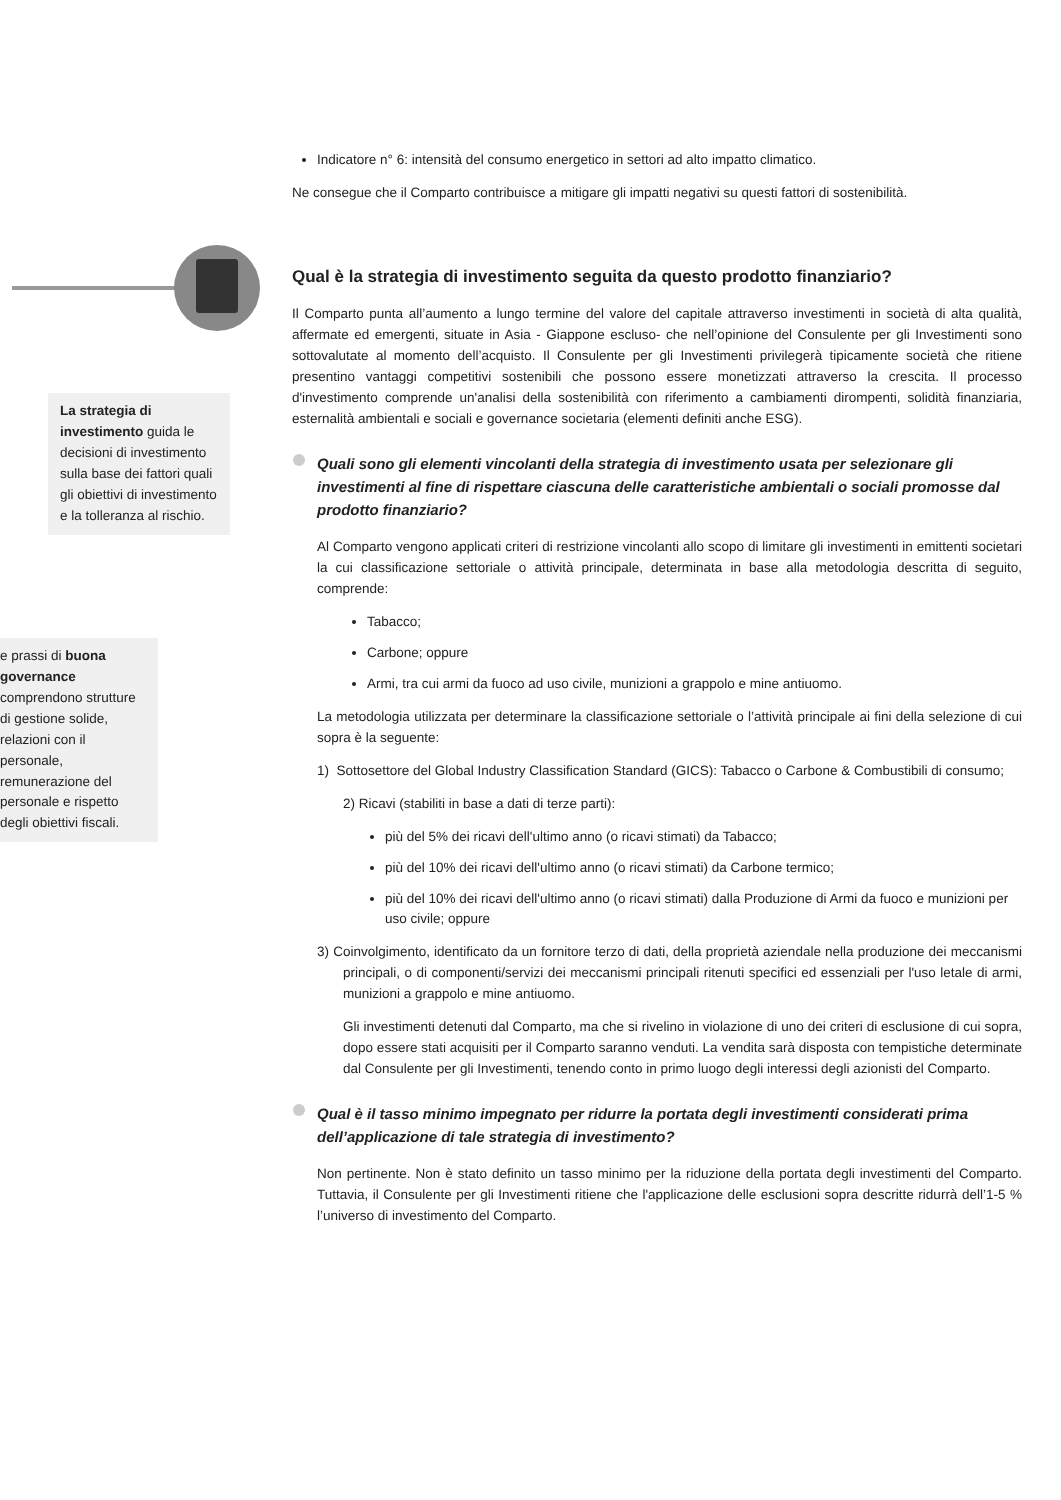Indicatore n° 6: intensità del consumo energetico in settori ad alto impatto climatico.
Ne consegue che il Comparto contribuisce a mitigare gli impatti negativi su questi fattori di sostenibilità.
Qual è la strategia di investimento seguita da questo prodotto finanziario?
Il Comparto punta all’aumento a lungo termine del valore del capitale attraverso investimenti in società di alta qualità, affermate ed emergenti, situate in Asia - Giappone escluso- che nell’opinione del Consulente per gli Investimenti sono sottovalutate al momento dell’acquisto. Il Consulente per gli Investimenti privilegerà tipicamente società che ritiene presentino vantaggi competitivi sostenibili che possono essere monetizzati attraverso la crescita. Il processo d'investimento comprende un'analisi della sostenibilità con riferimento a cambiamenti dirompenti, solidità finanziaria, esternalità ambientali e sociali e governance societaria (elementi definiti anche ESG).
Quali sono gli elementi vincolanti della strategia di investimento usata per selezionare gli investimenti al fine di rispettare ciascuna delle caratteristiche ambientali o sociali promosse dal prodotto finanziario?
Al Comparto vengono applicati criteri di restrizione vincolanti allo scopo di limitare gli investimenti in emittenti societari la cui classificazione settoriale o attività principale, determinata in base alla metodologia descritta di seguito, comprende:
Tabacco;
Carbone; oppure
Armi, tra cui armi da fuoco ad uso civile, munizioni a grappolo e mine antiuomo.
La metodologia utilizzata per determinare la classificazione settoriale o l’attività principale ai fini della selezione di cui sopra è la seguente:
1) Sottosettore del Global Industry Classification Standard (GICS): Tabacco o Carbone & Combustibili di consumo;
2) Ricavi (stabiliti in base a dati di terze parti):
più del 5% dei ricavi dell'ultimo anno (o ricavi stimati) da Tabacco;
più del 10% dei ricavi dell'ultimo anno (o ricavi stimati) da Carbone termico;
più del 10% dei ricavi dell'ultimo anno (o ricavi stimati) dalla Produzione di Armi da fuoco e munizioni per uso civile; oppure
3) Coinvolgimento, identificato da un fornitore terzo di dati, della proprietà aziendale nella produzione dei meccanismi principali, o di componenti/servizi dei meccanismi principali ritenuti specifici ed essenziali per l'uso letale di armi, munizioni a grappolo e mine antiuomo.
Gli investimenti detenuti dal Comparto, ma che si rivelino in violazione di uno dei criteri di esclusione di cui sopra, dopo essere stati acquisiti per il Comparto saranno venduti. La vendita sarà disposta con tempistiche determinate dal Consulente per gli Investimenti, tenendo conto in primo luogo degli interessi degli azionisti del Comparto.
Qual è il tasso minimo impegnato per ridurre la portata degli investimenti considerati prima dell’applicazione di tale strategia di investimento?
Non pertinente. Non è stato definito un tasso minimo per la riduzione della portata degli investimenti del Comparto. Tuttavia, il Consulente per gli Investimenti ritiene che l'applicazione delle esclusioni sopra descritte ridurrà dell’1-5 % l’universo di investimento del Comparto.
La strategia di investimento guida le decisioni di investimento sulla base dei fattori quali gli obiettivi di investimento e la tolleranza al rischio.
e prassi di buona governance comprendono strutture di gestione solide, relazioni con il personale, remunerazione del personale e rispetto degli obiettivi fiscali.